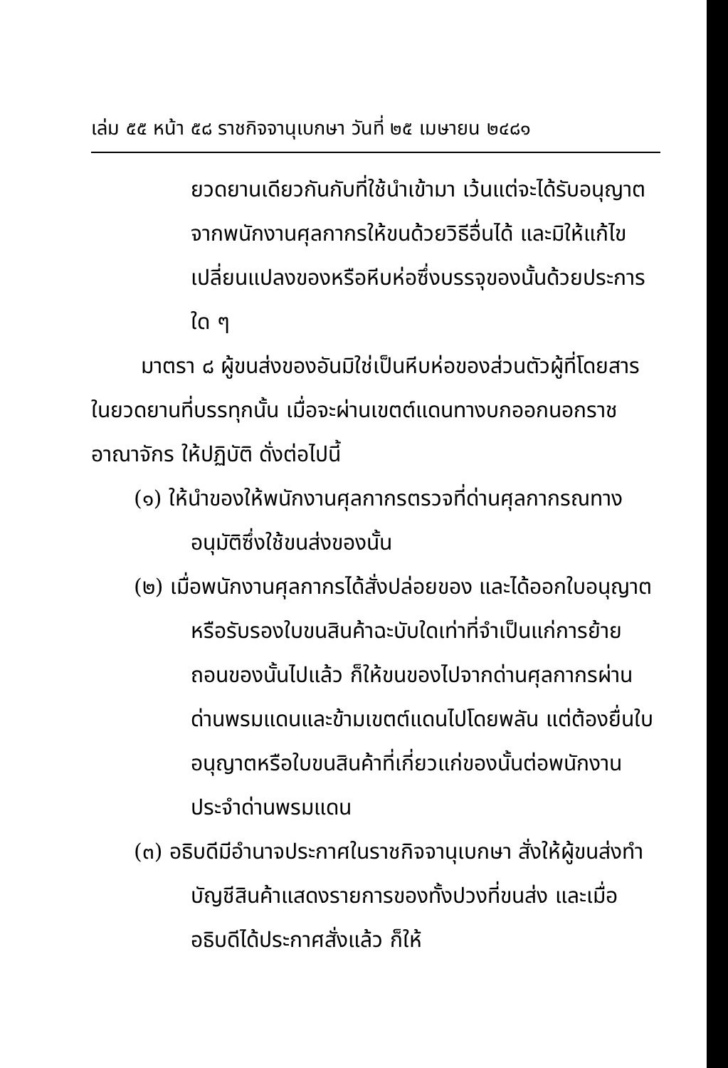เล่ม ๕๕ หน้า ๕๘ ราชกิจจานุเบกษา วันที่ ๒๕ เมษายน ๒๔๘๑
ยวดยานเดียวกันกับที่ใช้นำเข้ามา เว้นแต่จะได้รับอนุญาตจากพนักงานศุลกากรให้ขนด้วยวิธีอื่นได้ และมิให้แก้ไขเปลี่ยนแปลงของหรือหีบห่อซึ่งบรรจุของนั้นด้วยประการใด ๆ
มาตรา ๘ ผู้ขนส่งของอันมิใช่เป็นหีบห่อของส่วนตัวผู้ที่โดยสารในยวดยานที่บรรทุกนั้น เมื่อจะผ่านเขตต์แดนทางบกออกนอกราชอาณาจักร ให้ปฏิบัติ ดั่งต่อไปนี้
(๑) ให้นำของให้พนักงานศุลกากรตรวจที่ด่านศุลกากรณทางอนุมัติซึ่งใช้ขนส่งของนั้น
(๒) เมื่อพนักงานศุลกากรได้สั่งปล่อยของ และได้ออกใบอนุญาตหรือรับรองใบขนสินค้าฉะบับใดเท่าที่จำเป็นแก่การย้ายถอนของนั้นไปแล้ว ก็ให้ขนของไปจากด่านศุลกากรผ่านด่านพรมแดนและข้ามเขตต์แดนไปโดยพลัน แต่ต้องยื่นใบอนุญาตหรือใบขนสินค้าที่เกี่ยวแก่ของนั้นต่อพนักงานประจำด่านพรมแดน
(๓) อธิบดีมีอำนาจประกาศในราชกิจจานุเบกษา สั่งให้ผู้ขนส่งทำบัญชีสินค้าแสดงรายการของทั้งปวงที่ขนส่ง และเมื่ออธิบดีได้ประกาศสั่งแล้ว ก็ให้